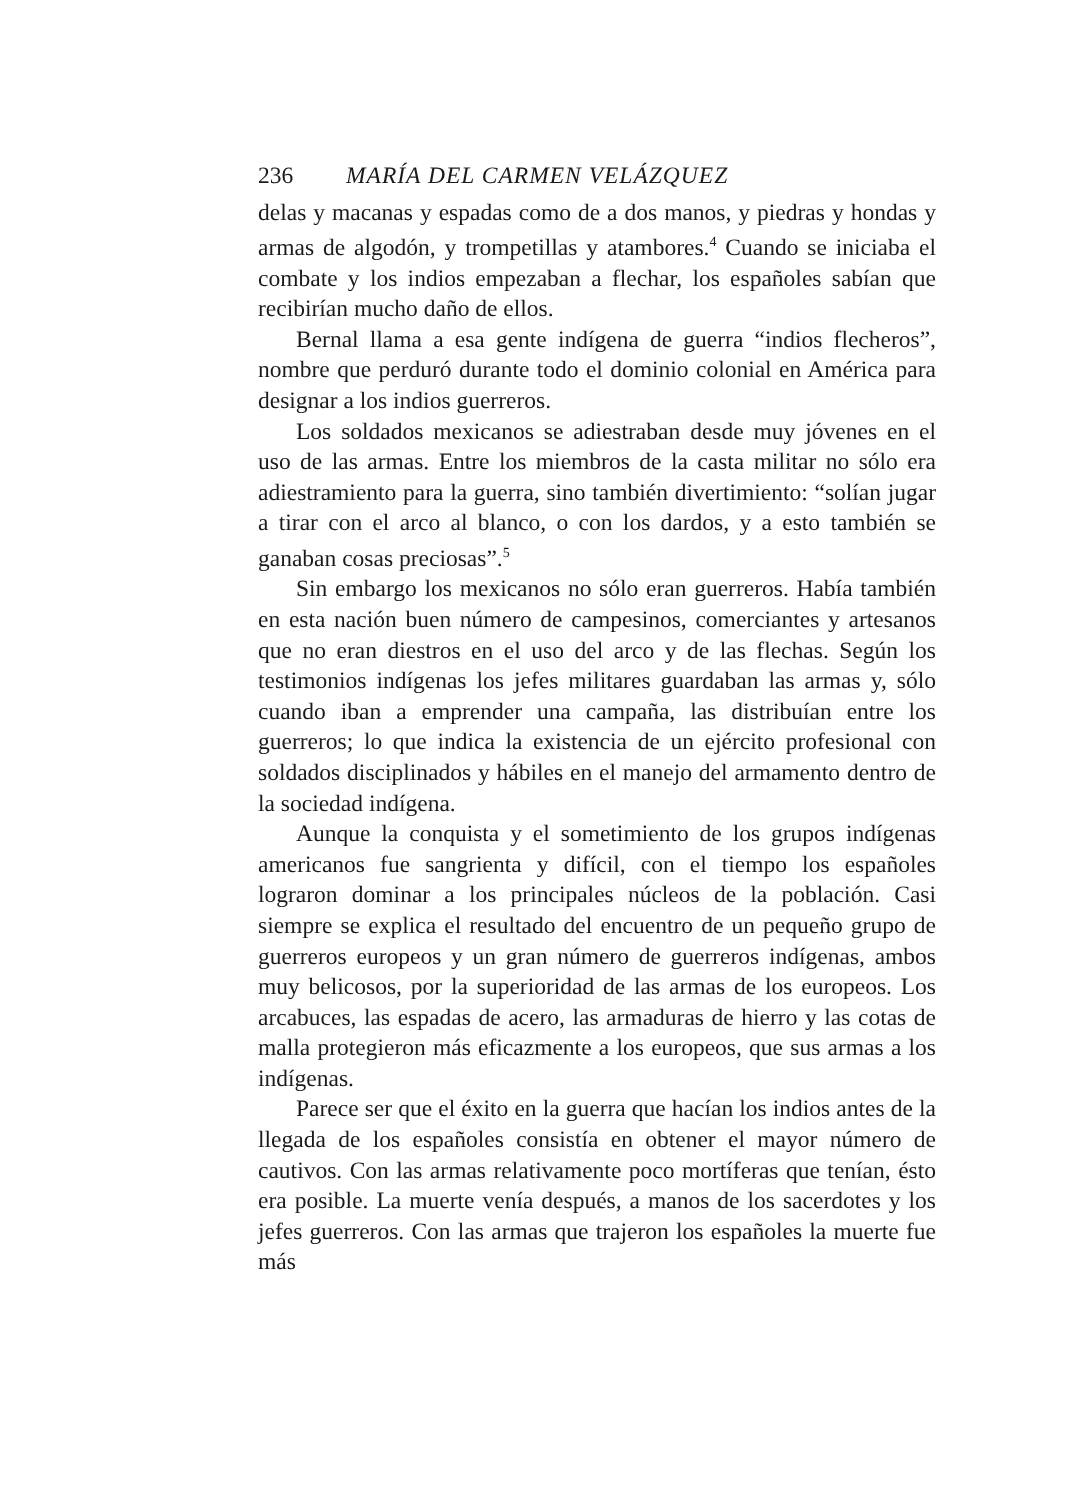236 MARÍA DEL CARMEN VELÁZQUEZ
delas y macanas y espadas como de a dos manos, y piedras y hondas y armas de algodón, y trompetillas y atambores.<sup>4</sup> Cuando se iniciaba el combate y los indios empezaban a flechar, los españoles sabían que recibirían mucho daño de ellos.
Bernal llama a esa gente indígena de guerra “indios flecheros”, nombre que perduró durante todo el dominio colonial en América para designar a los indios guerreros.
Los soldados mexicanos se adiestraban desde muy jóvenes en el uso de las armas. Entre los miembros de la casta militar no sólo era adiestramiento para la guerra, sino también divertimiento: “solían jugar a tirar con el arco al blanco, o con los dardos, y a esto también se ganaban cosas preciosas”.<sup>5</sup>
Sin embargo los mexicanos no sólo eran guerreros. Había también en esta nación buen número de campesinos, comerciantes y artesanos que no eran diestros en el uso del arco y de las flechas. Según los testimonios indígenas los jefes militares guardaban las armas y, sólo cuando iban a emprender una campaña, las distribuían entre los guerreros; lo que indica la existencia de un ejército profesional con soldados disciplinados y hábiles en el manejo del armamento dentro de la sociedad indígena.
Aunque la conquista y el sometimiento de los grupos indígenas americanos fue sangrienta y difícil, con el tiempo los españoles lograron dominar a los principales núcleos de la población. Casi siempre se explica el resultado del encuentro de un pequeño grupo de guerreros europeos y un gran número de guerreros indígenas, ambos muy belicosos, por la superioridad de las armas de los europeos. Los arcabuces, las espadas de acero, las armaduras de hierro y las cotas de malla protegieron más eficazmente a los europeos, que sus armas a los indígenas.
Parece ser que el éxito en la guerra que hacían los indios antes de la llegada de los españoles consistía en obtener el mayor número de cautivos. Con las armas relativamente poco mortíferas que tenían, ésto era posible. La muerte venía después, a manos de los sacerdotes y los jefes guerreros. Con las armas que trajeron los españoles la muerte fue más